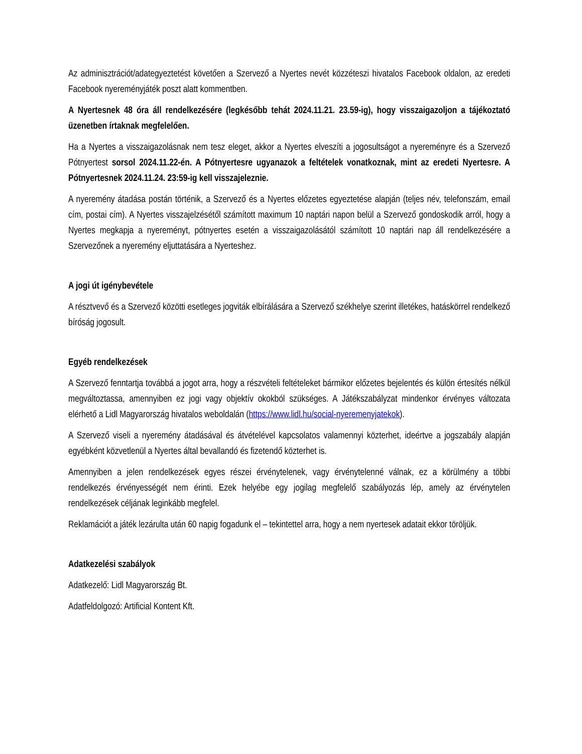Az adminisztrációt/adategyeztetést követően a Szervező a Nyertes nevét közzéteszi hivatalos Facebook oldalon, az eredeti Facebook nyereményjáték poszt alatt kommentben.
A Nyertesnek 48 óra áll rendelkezésére (legkésőbb tehát 2024.11.21. 23.59-ig), hogy visszaigazoljon a tájékoztató üzenetben írtaknak megfelelően.
Ha a Nyertes a visszaigazolásnak nem tesz eleget, akkor a Nyertes elveszíti a jogosultságot a nyereményre és a Szervező Pótnyertest sorsol 2024.11.22-én. A Pótnyertesre ugyanazok a feltételek vonatkoznak, mint az eredeti Nyertesre. A Pótnyertesnek 2024.11.24. 23:59-ig kell visszajeleznie.
A nyeremény átadása postán történik, a Szervező és a Nyertes előzetes egyeztetése alapján (teljes név, telefonszám, email cím, postai cím). A Nyertes visszajelzésétől számított maximum 10 naptári napon belül a Szervező gondoskodik arról, hogy a Nyertes megkapja a nyereményt, pótnyertes esetén a visszaigazolásától számított 10 naptári nap áll rendelkezésére a Szervezőnek a nyeremény eljuttatására a Nyerteshez.
A jogi út igénybevétele
A résztvevő és a Szervező közötti esetleges jogviták elbírálására a Szervező székhelye szerint illetékes, hatáskörrel rendelkező bíróság jogosult.
Egyéb rendelkezések
A Szervező fenntartja továbbá a jogot arra, hogy a részvételi feltételeket bármikor előzetes bejelentés és külön értesítés nélkül megváltoztassa, amennyiben ez jogi vagy objektív okokból szükséges. A Játékszabályzat mindenkor érvényes változata elérhető a Lidl Magyarország hivatalos weboldalán (https://www.lidl.hu/social-nyeremenyjatekok).
A Szervező viseli a nyeremény átadásával és átvételével kapcsolatos valamennyi közterhet, ideértve a jogszabály alapján egyébként közvetlenül a Nyertes által bevallandó és fizetendő közterhet is.
Amennyiben a jelen rendelkezések egyes részei érvénytelenek, vagy érvénytelenné válnak, ez a körülmény a többi rendelkezés érvényességét nem érinti. Ezek helyébe egy jogilag megfelelő szabályozás lép, amely az érvénytelen rendelkezések céljának leginkább megfelel.
Reklamációt a játék lezárulta után 60 napig fogadunk el – tekintettel arra, hogy a nem nyertesek adatait ekkor töröljük.
Adatkezelési szabályok
Adatkezelő: Lidl Magyarország Bt.
Adatfeldolgozó: Artificial Kontent Kft.